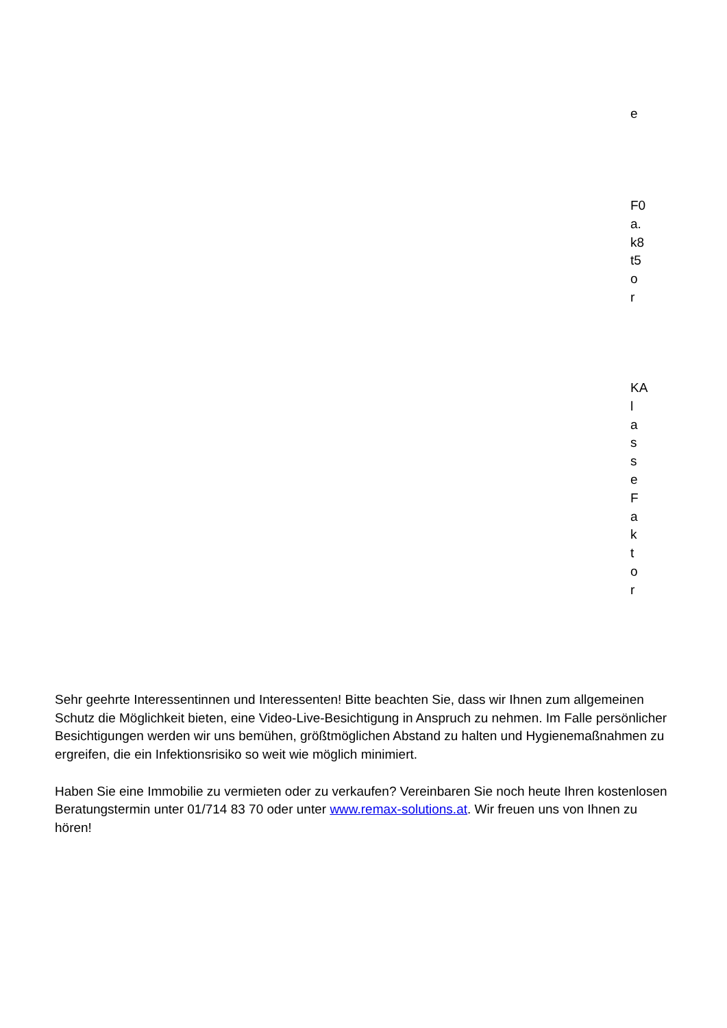e
F0 a. k8 t5 o r
KA l a s s e F a k t o r
Sehr geehrte Interessentinnen und Interessenten! Bitte beachten Sie, dass wir Ihnen zum allgemeinen Schutz die Möglichkeit bieten, eine Video-Live-Besichtigung in Anspruch zu nehmen. Im Falle persönlicher Besichtigungen werden wir uns bemühen, größtmöglichen Abstand zu halten und Hygienemaßnahmen zu ergreifen, die ein Infektionsrisiko so weit wie möglich minimiert.
Haben Sie eine Immobilie zu vermieten oder zu verkaufen? Vereinbaren Sie noch heute Ihren kostenlosen Beratungstermin unter 01/714 83 70 oder unter www.remax-solutions.at. Wir freuen uns von Ihnen zu hören!